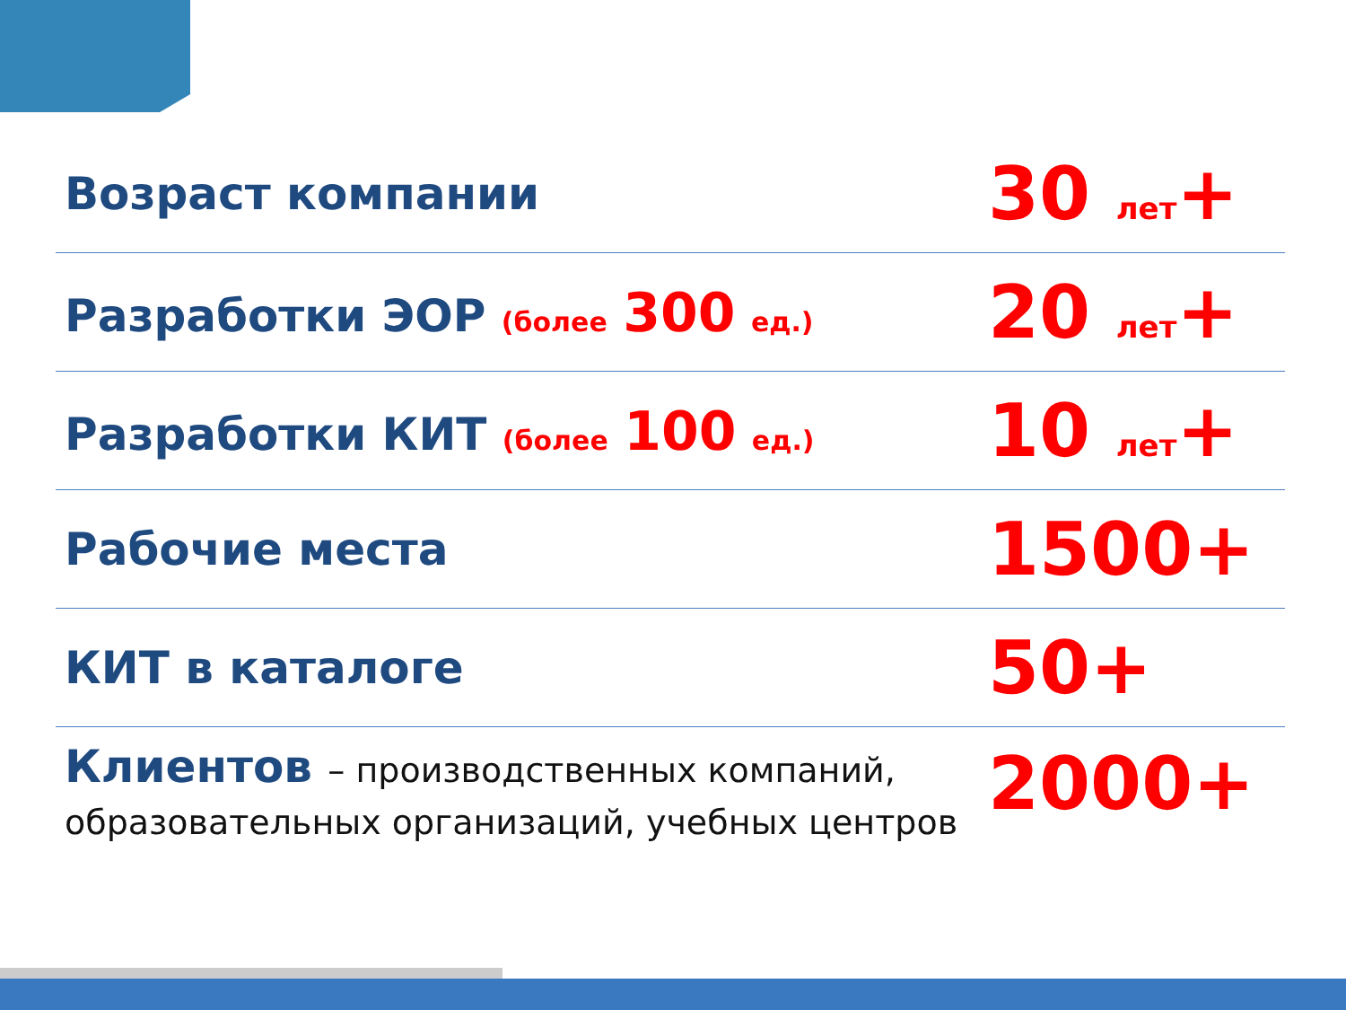| Возраст компании | 30 лет + |
| Разработки ЭОР (более 300 ед.) | 20 лет + |
| Разработки КИТ (более 100 ед.) | 10 лет + |
| Рабочие места | 1500+ |
| КИТ в каталоге | 50+ |
| Клиентов – производственных компаний, образовательных организаций, учебных центров | 2000+ |